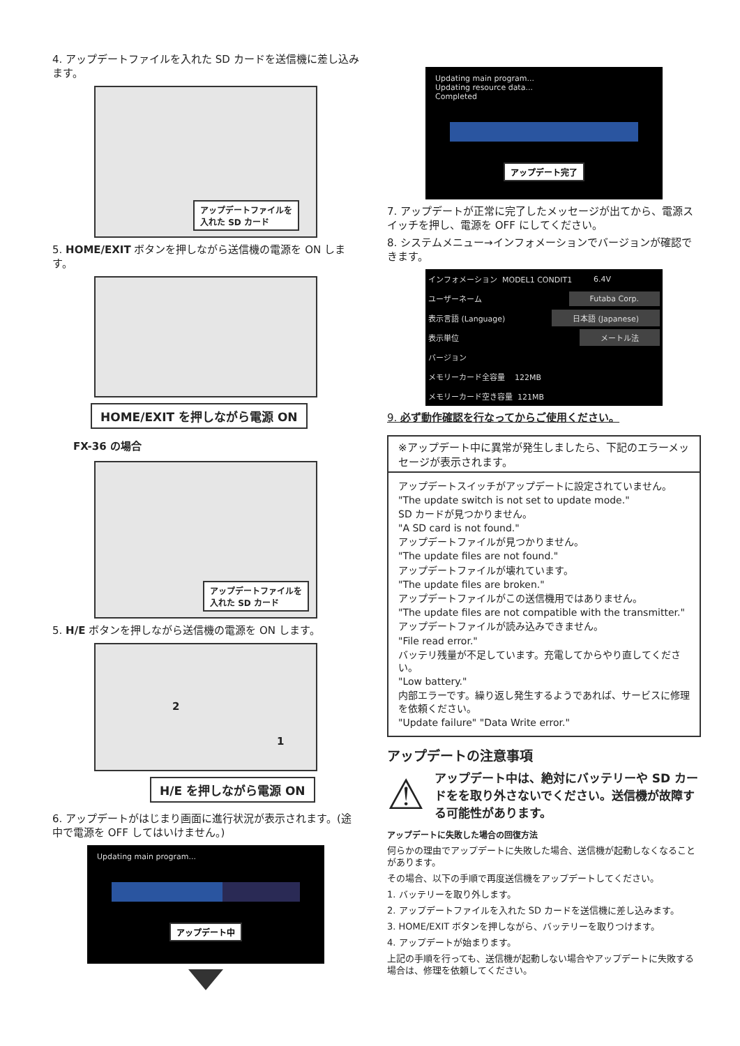4. アップデートファイルを入れた SD カードを送信機に差し込みます。
アップデートファイルを
入れた SD カード
5. HOME/EXIT ボタンを押しながら送信機の電源を ON します。
HOME/EXIT を押しながら電源 ON
FX-36 の場合
アップデートファイルを
入れた SD カード
5. H/E ボタンを押しながら送信機の電源を ON します。
2
1
H/E を押しながら電源 ON
6. アップデートがはじまり画面に進行状況が表示されます。(途中で電源を OFF してはいけません。)
Updating main program...
アップデート中
Updating main program...
Updating resource data...
Completed
アップデート完了
7. アップデートが正常に完了したメッセージが出てから、電源スイッチを押し、電源を OFF にしてください。
8. システムメニュー→インフォメーションでバージョンが確認できます。
インフォメーション MODEL1 CONDIT1 6.4V
ユーザーネーム Futaba Corp.
表示言語 (Language) 日本語 (Japanese)
表示単位 メートル法
バージョン
メモリーカード全容量 122MB
メモリーカード空き容量 121MB
9. 必ず動作確認を行なってからご使用ください。
※アップデート中に異常が発生しましたら、下記のエラーメッセージが表示されます。
アップデートスイッチがアップデートに設定されていません。
"The update switch is not set to update mode."
SD カードが見つかりません。
"A SD card is not found."
アップデートファイルが見つかりません。
"The update files are not found."
アップデートファイルが壊れています。
"The update files are broken."
アップデートファイルがこの送信機用ではありません。
"The update files are not compatible with the transmitter."
アップデートファイルが読み込みできません。
"File read error."
バッテリ残量が不足しています。充電してからやり直してください。
"Low battery."
内部エラーです。繰り返し発生するようであれば、サービスに修理を依頼ください。
"Update failure" "Data Write error."
アップデートの注意事項
⚠
アップデート中は、絶対にバッテリーや SD カードをを取り外さないでください。送信機が故障する可能性があります。
アップデートに失敗した場合の回復方法
何らかの理由でアップデートに失敗した場合、送信機が起動しなくなることがあります。
その場合、以下の手順で再度送信機をアップデートしてください。
1. バッテリーを取り外します。
2. アップデートファイルを入れた SD カードを送信機に差し込みます。
3. HOME/EXIT ボタンを押しながら、バッテリーを取りつけます。
4. アップデートが始まります。
上記の手順を行っても、送信機が起動しない場合やアップデートに失敗する場合は、修理を依頼してください。